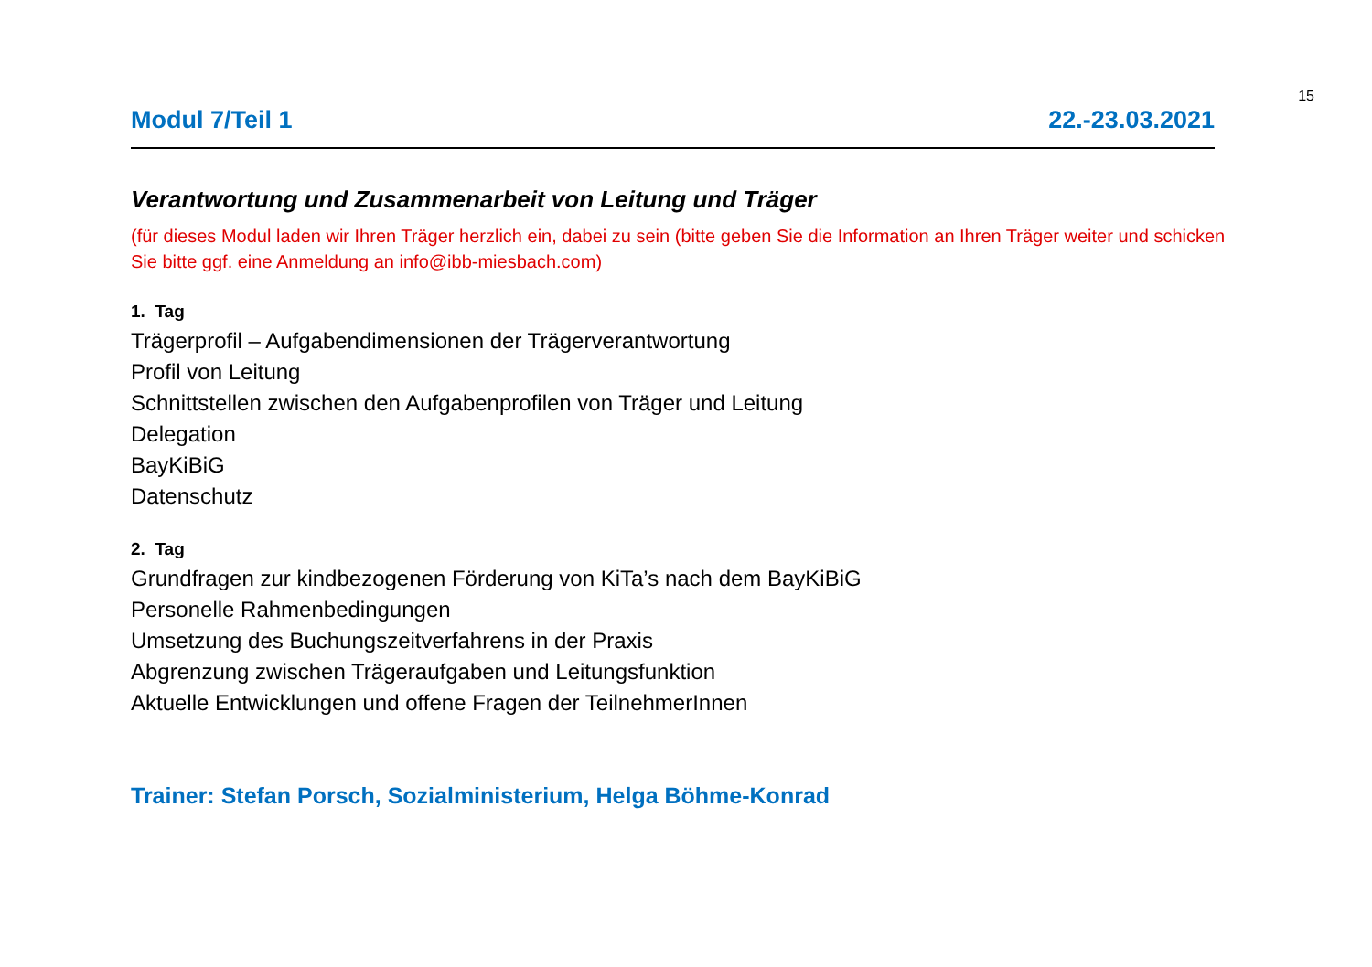15
Modul 7/Teil 1 22.-23.03.2021
Verantwortung und Zusammenarbeit von Leitung und Träger
(für dieses Modul laden wir Ihren Träger herzlich ein, dabei zu sein (bitte geben Sie die Information an Ihren Träger weiter und schicken Sie bitte ggf. eine Anmeldung an info@ibb-miesbach.com)
1. Tag
Trägerprofil – Aufgabendimensionen der Trägerverantwortung
Profil von Leitung
Schnittstellen zwischen den Aufgabenprofilen von Träger und Leitung
Delegation
BayKiBiG
Datenschutz
2. Tag
Grundfragen zur kindbezogenen Förderung von KiTa’s nach dem BayKiBiG
Personelle Rahmenbedingungen
Umsetzung des Buchungszeitverfahrens in der Praxis
Abgrenzung zwischen Trägeraufgaben und Leitungsfunktion
Aktuelle Entwicklungen und offene Fragen der TeilnehmerInnen
Trainer: Stefan Porsch, Sozialministerium, Helga Böhme-Konrad